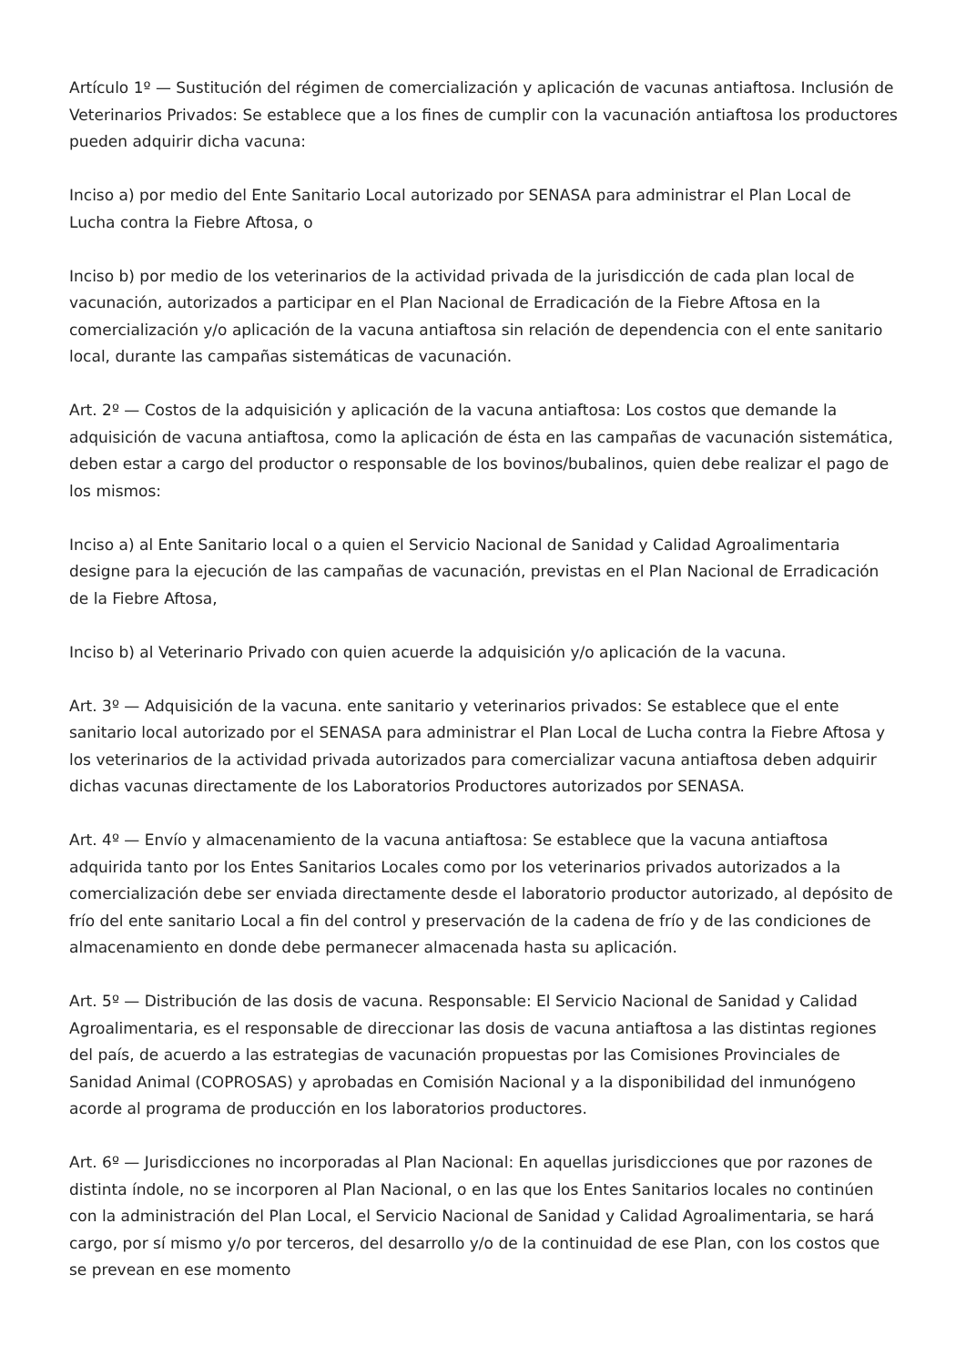Artículo 1º — Sustitución del régimen de comercialización y aplicación de vacunas antiaftosa. Inclusión de Veterinarios Privados: Se establece que a los fines de cumplir con la vacunación antiaftosa los productores pueden adquirir dicha vacuna:
Inciso a) por medio del Ente Sanitario Local autorizado por SENASA para administrar el Plan Local de Lucha contra la Fiebre Aftosa, o
Inciso b) por medio de los veterinarios de la actividad privada de la jurisdicción de cada plan local de vacunación, autorizados a participar en el Plan Nacional de Erradicación de la Fiebre Aftosa en la comercialización y/o aplicación de la vacuna antiaftosa sin relación de dependencia con el ente sanitario local, durante las campañas sistemáticas de vacunación.
Art. 2º — Costos de la adquisición y aplicación de la vacuna antiaftosa: Los costos que demande la adquisición de vacuna antiaftosa, como la aplicación de ésta en las campañas de vacunación sistemática, deben estar a cargo del productor o responsable de los bovinos/bubalinos, quien debe realizar el pago de los mismos:
Inciso a) al Ente Sanitario local o a quien el Servicio Nacional de Sanidad y Calidad Agroalimentaria designe para la ejecución de las campañas de vacunación, previstas en el Plan Nacional de Erradicación de la Fiebre Aftosa,
Inciso b) al Veterinario Privado con quien acuerde la adquisición y/o aplicación de la vacuna.
Art. 3º — Adquisición de la vacuna. ente sanitario y veterinarios privados: Se establece que el ente sanitario local autorizado por el SENASA para administrar el Plan Local de Lucha contra la Fiebre Aftosa y los veterinarios de la actividad privada autorizados para comercializar vacuna antiaftosa deben adquirir dichas vacunas directamente de los Laboratorios Productores autorizados por SENASA.
Art. 4º — Envío y almacenamiento de la vacuna antiaftosa: Se establece que la vacuna antiaftosa adquirida tanto por los Entes Sanitarios Locales como por los veterinarios privados autorizados a la comercialización debe ser enviada directamente desde el laboratorio productor autorizado, al depósito de frío del ente sanitario Local a fin del control y preservación de la cadena de frío y de las condiciones de almacenamiento en donde debe permanecer almacenada hasta su aplicación.
Art. 5º — Distribución de las dosis de vacuna. Responsable: El Servicio Nacional de Sanidad y Calidad Agroalimentaria, es el responsable de direccionar las dosis de vacuna antiaftosa a las distintas regiones del país, de acuerdo a las estrategias de vacunación propuestas por las Comisiones Provinciales de Sanidad Animal (COPROSAS) y aprobadas en Comisión Nacional y a la disponibilidad del inmunógeno acorde al programa de producción en los laboratorios productores.
Art. 6º — Jurisdicciones no incorporadas al Plan Nacional: En aquellas jurisdicciones que por razones de distinta índole, no se incorporen al Plan Nacional, o en las que los Entes Sanitarios locales no continúen con la administración del Plan Local, el Servicio Nacional de Sanidad y Calidad Agroalimentaria, se hará cargo, por sí mismo y/o por terceros, del desarrollo y/o de la continuidad de ese Plan, con los costos que se prevean en ese momento